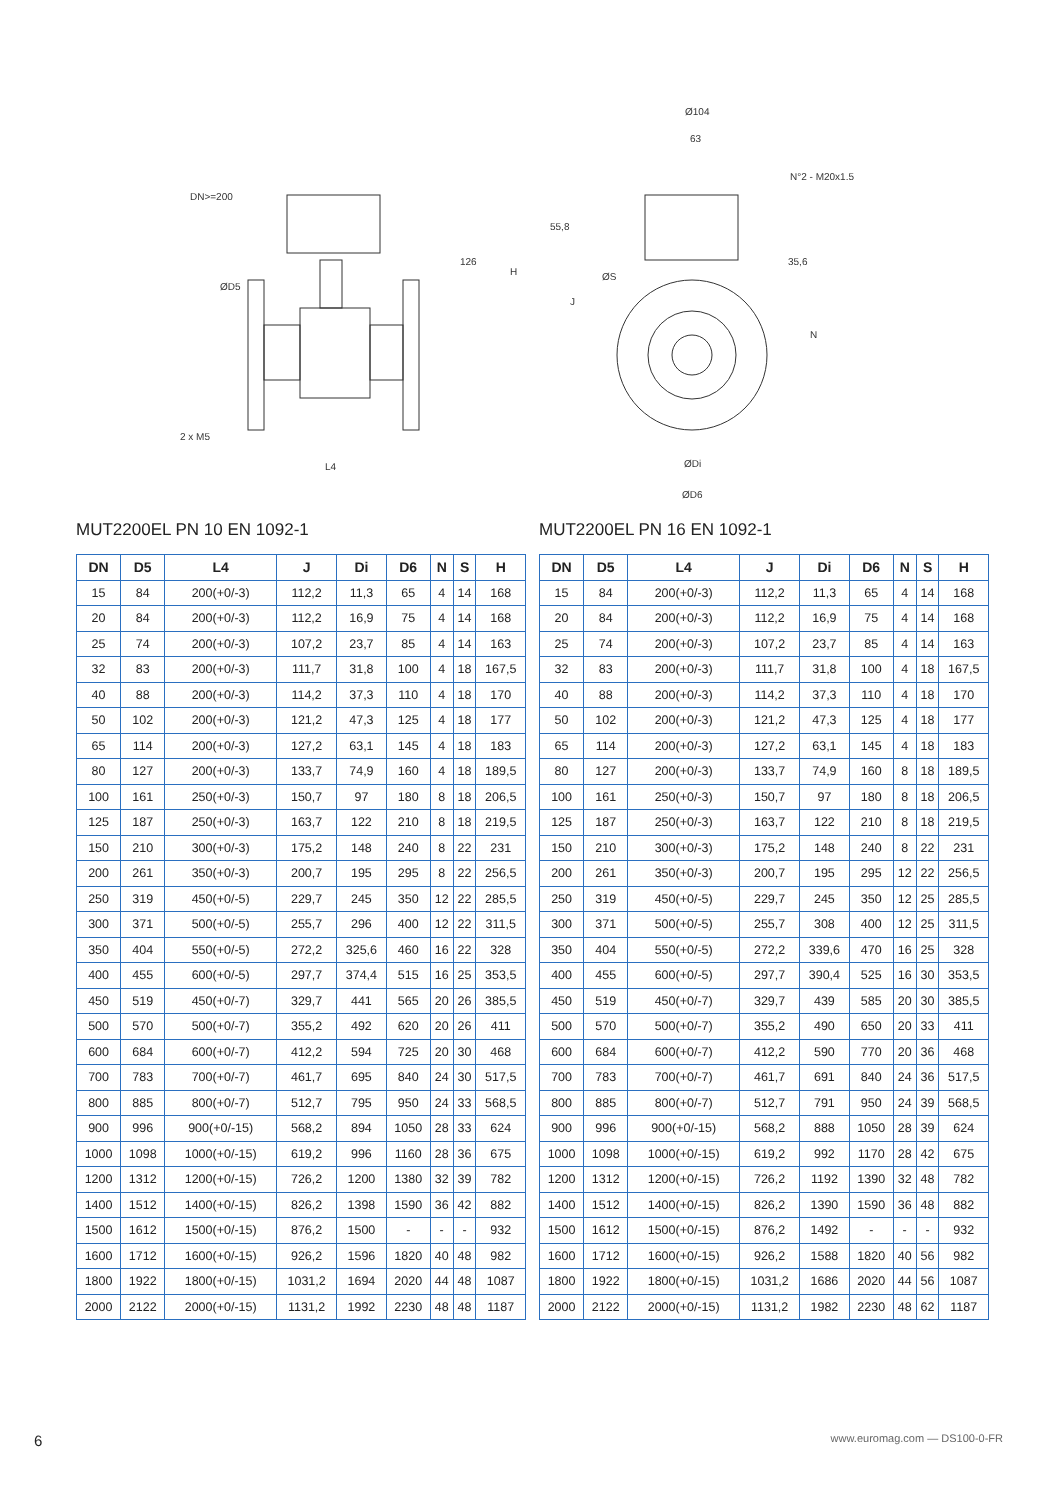DN>=200
2 x M5
L4
126
H
ØD5
Ø104
63
N°2 - M20x1.5
55,8
35,6
ØS
J
N
ØDi
ØD6
MUT2200EL PN 10 EN 1092-1
| DN | D5 | L4 | J | Di | D6 | N | S | H |
| --- | --- | --- | --- | --- | --- | --- | --- | --- |
| 15 | 84 | 200(+0/-3) | 112,2 | 11,3 | 65 | 4 | 14 | 168 |
| 20 | 84 | 200(+0/-3) | 112,2 | 16,9 | 75 | 4 | 14 | 168 |
| 25 | 74 | 200(+0/-3) | 107,2 | 23,7 | 85 | 4 | 14 | 163 |
| 32 | 83 | 200(+0/-3) | 111,7 | 31,8 | 100 | 4 | 18 | 167,5 |
| 40 | 88 | 200(+0/-3) | 114,2 | 37,3 | 110 | 4 | 18 | 170 |
| 50 | 102 | 200(+0/-3) | 121,2 | 47,3 | 125 | 4 | 18 | 177 |
| 65 | 114 | 200(+0/-3) | 127,2 | 63,1 | 145 | 4 | 18 | 183 |
| 80 | 127 | 200(+0/-3) | 133,7 | 74,9 | 160 | 4 | 18 | 189,5 |
| 100 | 161 | 250(+0/-3) | 150,7 | 97 | 180 | 8 | 18 | 206,5 |
| 125 | 187 | 250(+0/-3) | 163,7 | 122 | 210 | 8 | 18 | 219,5 |
| 150 | 210 | 300(+0/-3) | 175,2 | 148 | 240 | 8 | 22 | 231 |
| 200 | 261 | 350(+0/-3) | 200,7 | 195 | 295 | 8 | 22 | 256,5 |
| 250 | 319 | 450(+0/-5) | 229,7 | 245 | 350 | 12 | 22 | 285,5 |
| 300 | 371 | 500(+0/-5) | 255,7 | 296 | 400 | 12 | 22 | 311,5 |
| 350 | 404 | 550(+0/-5) | 272,2 | 325,6 | 460 | 16 | 22 | 328 |
| 400 | 455 | 600(+0/-5) | 297,7 | 374,4 | 515 | 16 | 25 | 353,5 |
| 450 | 519 | 450(+0/-7) | 329,7 | 441 | 565 | 20 | 26 | 385,5 |
| 500 | 570 | 500(+0/-7) | 355,2 | 492 | 620 | 20 | 26 | 411 |
| 600 | 684 | 600(+0/-7) | 412,2 | 594 | 725 | 20 | 30 | 468 |
| 700 | 783 | 700(+0/-7) | 461,7 | 695 | 840 | 24 | 30 | 517,5 |
| 800 | 885 | 800(+0/-7) | 512,7 | 795 | 950 | 24 | 33 | 568,5 |
| 900 | 996 | 900(+0/-15) | 568,2 | 894 | 1050 | 28 | 33 | 624 |
| 1000 | 1098 | 1000(+0/-15) | 619,2 | 996 | 1160 | 28 | 36 | 675 |
| 1200 | 1312 | 1200(+0/-15) | 726,2 | 1200 | 1380 | 32 | 39 | 782 |
| 1400 | 1512 | 1400(+0/-15) | 826,2 | 1398 | 1590 | 36 | 42 | 882 |
| 1500 | 1612 | 1500(+0/-15) | 876,2 | 1500 | - | - | - | 932 |
| 1600 | 1712 | 1600(+0/-15) | 926,2 | 1596 | 1820 | 40 | 48 | 982 |
| 1800 | 1922 | 1800(+0/-15) | 1031,2 | 1694 | 2020 | 44 | 48 | 1087 |
| 2000 | 2122 | 2000(+0/-15) | 1131,2 | 1992 | 2230 | 48 | 48 | 1187 |
MUT2200EL PN 16 EN 1092-1
| DN | D5 | L4 | J | Di | D6 | N | S | H |
| --- | --- | --- | --- | --- | --- | --- | --- | --- |
| 15 | 84 | 200(+0/-3) | 112,2 | 11,3 | 65 | 4 | 14 | 168 |
| 20 | 84 | 200(+0/-3) | 112,2 | 16,9 | 75 | 4 | 14 | 168 |
| 25 | 74 | 200(+0/-3) | 107,2 | 23,7 | 85 | 4 | 14 | 163 |
| 32 | 83 | 200(+0/-3) | 111,7 | 31,8 | 100 | 4 | 18 | 167,5 |
| 40 | 88 | 200(+0/-3) | 114,2 | 37,3 | 110 | 4 | 18 | 170 |
| 50 | 102 | 200(+0/-3) | 121,2 | 47,3 | 125 | 4 | 18 | 177 |
| 65 | 114 | 200(+0/-3) | 127,2 | 63,1 | 145 | 4 | 18 | 183 |
| 80 | 127 | 200(+0/-3) | 133,7 | 74,9 | 160 | 8 | 18 | 189,5 |
| 100 | 161 | 250(+0/-3) | 150,7 | 97 | 180 | 8 | 18 | 206,5 |
| 125 | 187 | 250(+0/-3) | 163,7 | 122 | 210 | 8 | 18 | 219,5 |
| 150 | 210 | 300(+0/-3) | 175,2 | 148 | 240 | 8 | 22 | 231 |
| 200 | 261 | 350(+0/-3) | 200,7 | 195 | 295 | 12 | 22 | 256,5 |
| 250 | 319 | 450(+0/-5) | 229,7 | 245 | 350 | 12 | 25 | 285,5 |
| 300 | 371 | 500(+0/-5) | 255,7 | 308 | 400 | 12 | 25 | 311,5 |
| 350 | 404 | 550(+0/-5) | 272,2 | 339,6 | 470 | 16 | 25 | 328 |
| 400 | 455 | 600(+0/-5) | 297,7 | 390,4 | 525 | 16 | 30 | 353,5 |
| 450 | 519 | 450(+0/-7) | 329,7 | 439 | 585 | 20 | 30 | 385,5 |
| 500 | 570 | 500(+0/-7) | 355,2 | 490 | 650 | 20 | 33 | 411 |
| 600 | 684 | 600(+0/-7) | 412,2 | 590 | 770 | 20 | 36 | 468 |
| 700 | 783 | 700(+0/-7) | 461,7 | 691 | 840 | 24 | 36 | 517,5 |
| 800 | 885 | 800(+0/-7) | 512,7 | 791 | 950 | 24 | 39 | 568,5 |
| 900 | 996 | 900(+0/-15) | 568,2 | 888 | 1050 | 28 | 39 | 624 |
| 1000 | 1098 | 1000(+0/-15) | 619,2 | 992 | 1170 | 28 | 42 | 675 |
| 1200 | 1312 | 1200(+0/-15) | 726,2 | 1192 | 1390 | 32 | 48 | 782 |
| 1400 | 1512 | 1400(+0/-15) | 826,2 | 1390 | 1590 | 36 | 48 | 882 |
| 1500 | 1612 | 1500(+0/-15) | 876,2 | 1492 | - | - | - | 932 |
| 1600 | 1712 | 1600(+0/-15) | 926,2 | 1588 | 1820 | 40 | 56 | 982 |
| 1800 | 1922 | 1800(+0/-15) | 1031,2 | 1686 | 2020 | 44 | 56 | 1087 |
| 2000 | 2122 | 2000(+0/-15) | 1131,2 | 1982 | 2230 | 48 | 62 | 1187 |
6 www.euromag.com — DS100-0-FR